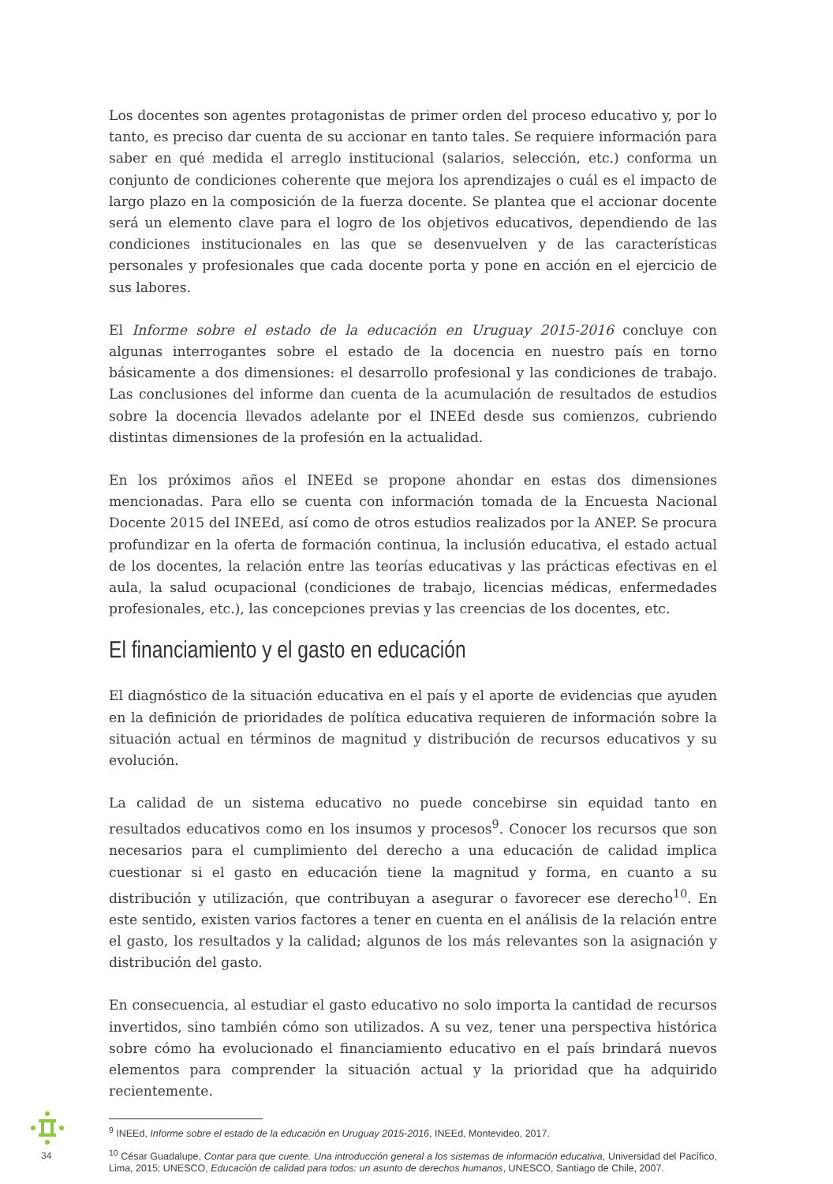Los docentes son agentes protagonistas de primer orden del proceso educativo y, por lo tanto, es preciso dar cuenta de su accionar en tanto tales. Se requiere información para saber en qué medida el arreglo institucional (salarios, selección, etc.) conforma un conjunto de condiciones coherente que mejora los aprendizajes o cuál es el impacto de largo plazo en la composición de la fuerza docente. Se plantea que el accionar docente será un elemento clave para el logro de los objetivos educativos, dependiendo de las condiciones institucionales en las que se desenvuelven y de las características personales y profesionales que cada docente porta y pone en acción en el ejercicio de sus labores.
El Informe sobre el estado de la educación en Uruguay 2015-2016 concluye con algunas interrogantes sobre el estado de la docencia en nuestro país en torno básicamente a dos dimensiones: el desarrollo profesional y las condiciones de trabajo. Las conclusiones del informe dan cuenta de la acumulación de resultados de estudios sobre la docencia llevados adelante por el INEEd desde sus comienzos, cubriendo distintas dimensiones de la profesión en la actualidad.
En los próximos años el INEEd se propone ahondar en estas dos dimensiones mencionadas. Para ello se cuenta con información tomada de la Encuesta Nacional Docente 2015 del INEEd, así como de otros estudios realizados por la ANEP. Se procura profundizar en la oferta de formación continua, la inclusión educativa, el estado actual de los docentes, la relación entre las teorías educativas y las prácticas efectivas en el aula, la salud ocupacional (condiciones de trabajo, licencias médicas, enfermedades profesionales, etc.), las concepciones previas y las creencias de los docentes, etc.
El financiamiento y el gasto en educación
El diagnóstico de la situación educativa en el país y el aporte de evidencias que ayuden en la definición de prioridades de política educativa requieren de información sobre la situación actual en términos de magnitud y distribución de recursos educativos y su evolución.
La calidad de un sistema educativo no puede concebirse sin equidad tanto en resultados educativos como en los insumos y procesos<sup>9</sup>. Conocer los recursos que son necesarios para el cumplimiento del derecho a una educación de calidad implica cuestionar si el gasto en educación tiene la magnitud y forma, en cuanto a su distribución y utilización, que contribuyan a asegurar o favorecer ese derecho<sup>10</sup>. En este sentido, existen varios factores a tener en cuenta en el análisis de la relación entre el gasto, los resultados y la calidad; algunos de los más relevantes son la asignación y distribución del gasto.
En consecuencia, al estudiar el gasto educativo no solo importa la cantidad de recursos invertidos, sino también cómo son utilizados. A su vez, tener una perspectiva histórica sobre cómo ha evolucionado el financiamiento educativo en el país brindará nuevos elementos para comprender la situación actual y la prioridad que ha adquirido recientemente.
<sup>9</sup> INEEd, Informe sobre el estado de la educación en Uruguay 2015-2016, INEEd, Montevideo, 2017.
<sup>10</sup> César Guadalupe, Contar para que cuente. Una introducción general a los sistemas de información educativa, Universidad del Pacífico, Lima, 2015; UNESCO, Educación de calidad para todos: un asunto de derechos humanos, UNESCO, Santiago de Chile, 2007.
34